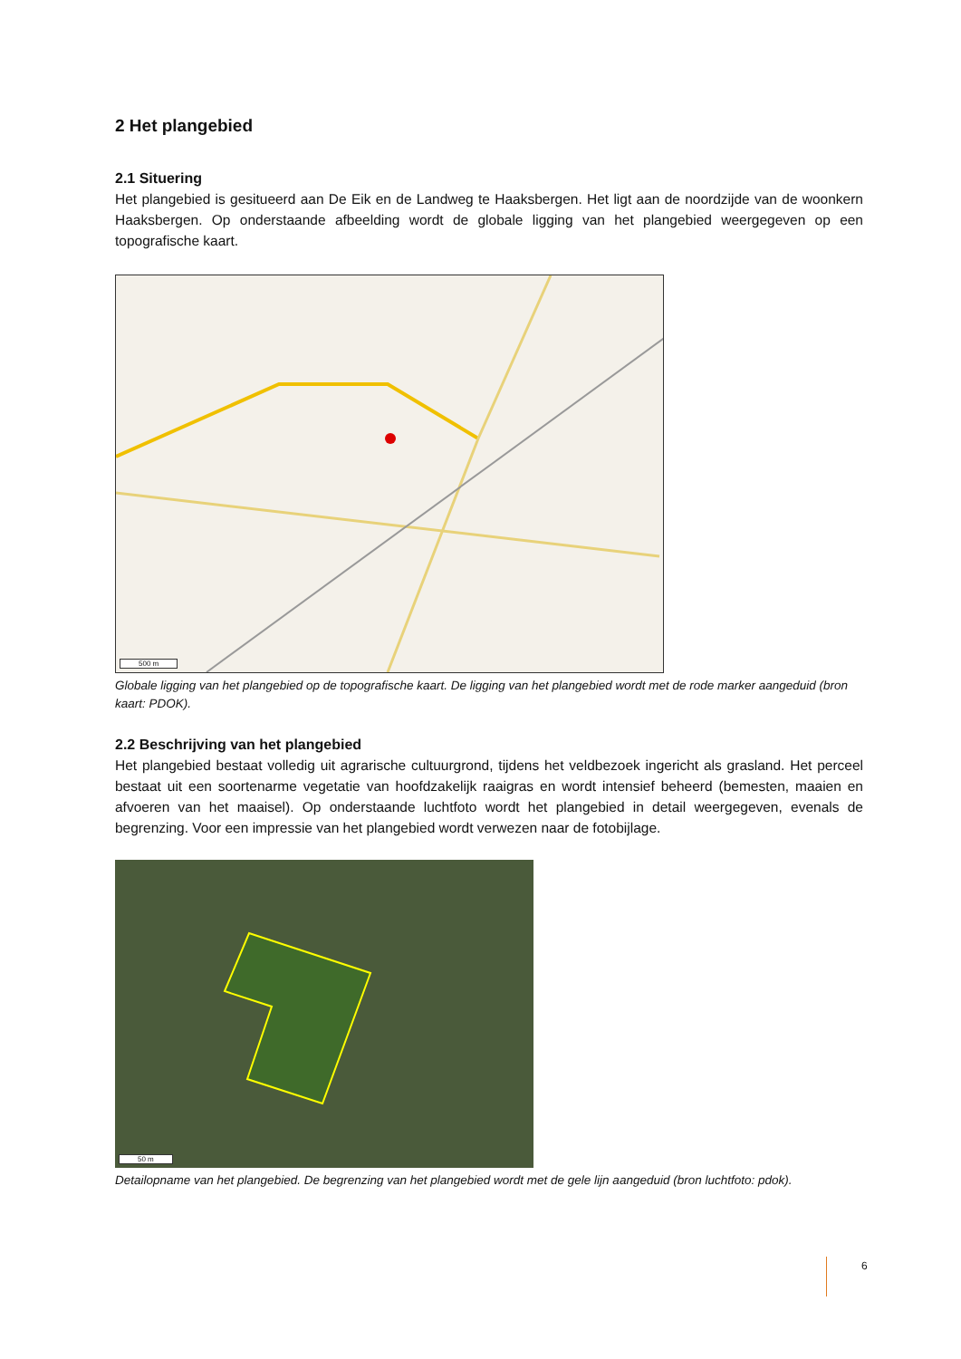2 Het plangebied
2.1 Situering
Het plangebied is gesitueerd aan De Eik en de Landweg te Haaksbergen. Het ligt aan de noordzijde van de woonkern Haaksbergen. Op onderstaande afbeelding wordt de globale ligging van het plangebied weergegeven op een topografische kaart.
500 m
Globale ligging van het plangebied op de topografische kaart. De ligging van het plangebied wordt met de rode marker aangeduid (bron kaart: PDOK).
2.2 Beschrijving van het plangebied
Het plangebied bestaat volledig uit agrarische cultuurgrond, tijdens het veldbezoek ingericht als grasland. Het perceel bestaat uit een soortenarme vegetatie van hoofdzakelijk raaigras en wordt intensief beheerd (bemesten, maaien en afvoeren van het maaisel). Op onderstaande luchtfoto wordt het plangebied in detail weergegeven, evenals de begrenzing. Voor een impressie van het plangebied wordt verwezen naar de fotobijlage.
50 m
Detailopname van het plangebied. De begrenzing van het plangebied wordt met de gele lijn aangeduid (bron luchtfoto: pdok).
6